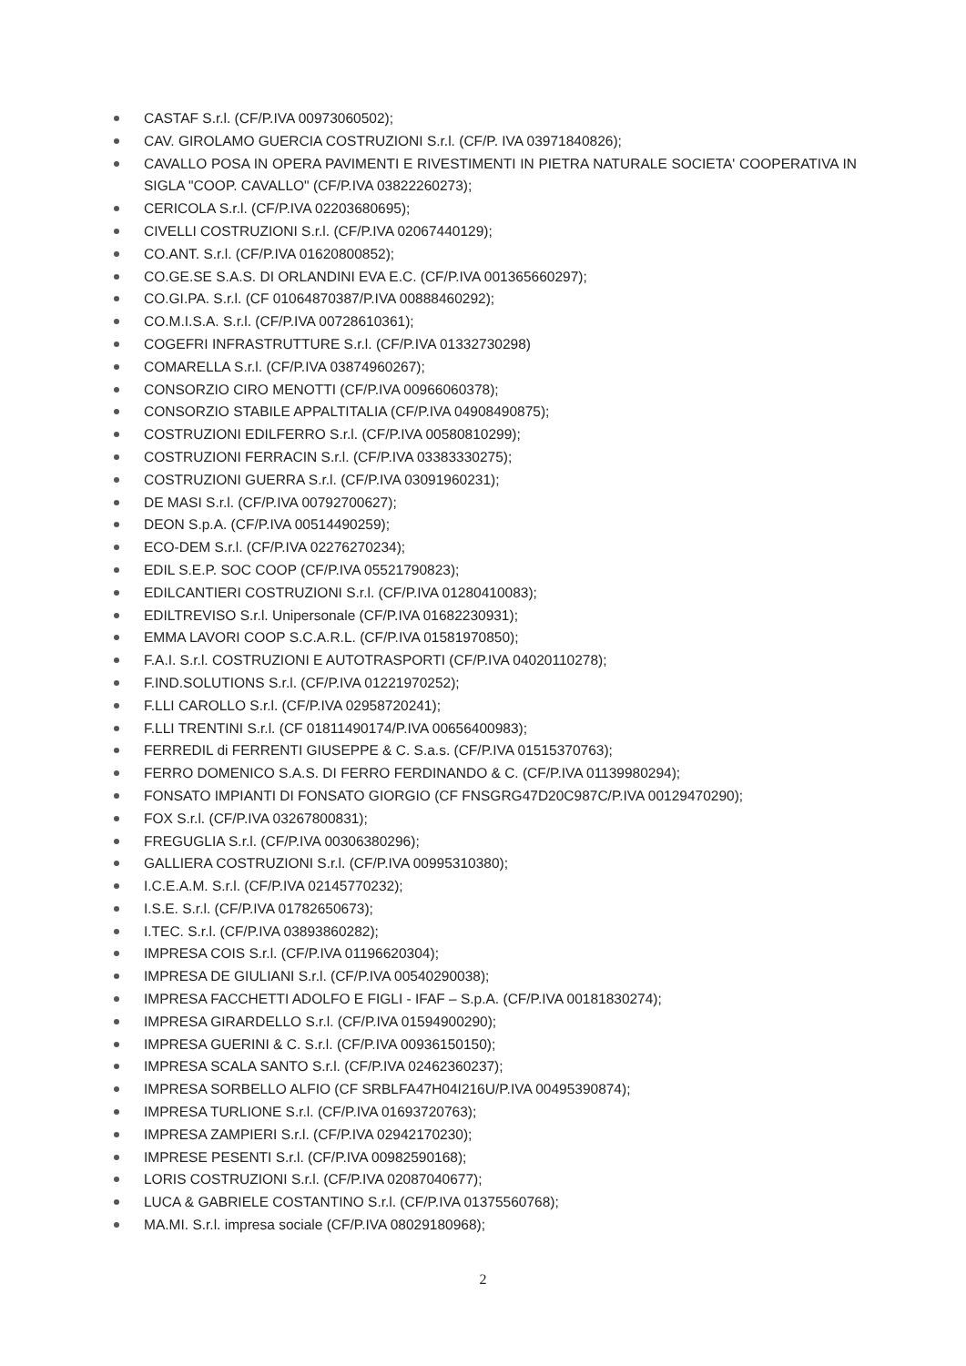CASTAF S.r.l. (CF/P.IVA 00973060502);
CAV. GIROLAMO GUERCIA COSTRUZIONI S.r.l. (CF/P. IVA 03971840826);
CAVALLO POSA IN OPERA PAVIMENTI E RIVESTIMENTI IN PIETRA NATURALE SOCIETA' COOPERATIVA IN SIGLA "COOP. CAVALLO" (CF/P.IVA 03822260273);
CERICOLA S.r.l. (CF/P.IVA 02203680695);
CIVELLI COSTRUZIONI S.r.l. (CF/P.IVA 02067440129);
CO.ANT. S.r.l. (CF/P.IVA 01620800852);
CO.GE.SE S.A.S. DI ORLANDINI EVA E.C. (CF/P.IVA 001365660297);
CO.GI.PA. S.r.l. (CF 01064870387/P.IVA 00888460292);
CO.M.I.S.A. S.r.l. (CF/P.IVA 00728610361);
COGEFRI INFRASTRUTTURE S.r.l. (CF/P.IVA 01332730298)
COMARELLA S.r.l. (CF/P.IVA 03874960267);
CONSORZIO CIRO MENOTTI (CF/P.IVA 00966060378);
CONSORZIO STABILE APPALTITALIA (CF/P.IVA 04908490875);
COSTRUZIONI EDILFERRO S.r.l. (CF/P.IVA 00580810299);
COSTRUZIONI FERRACIN S.r.l. (CF/P.IVA 03383330275);
COSTRUZIONI GUERRA S.r.l. (CF/P.IVA 03091960231);
DE MASI S.r.l. (CF/P.IVA 00792700627);
DEON S.p.A. (CF/P.IVA 00514490259);
ECO-DEM S.r.l. (CF/P.IVA 02276270234);
EDIL S.E.P. SOC COOP (CF/P.IVA 05521790823);
EDILCANTIERI COSTRUZIONI S.r.l. (CF/P.IVA 01280410083);
EDILTREVISO S.r.l. Unipersonale (CF/P.IVA 01682230931);
EMMA LAVORI COOP S.C.A.R.L. (CF/P.IVA 01581970850);
F.A.I. S.r.l. COSTRUZIONI E AUTOTRASPORTI (CF/P.IVA 04020110278);
F.IND.SOLUTIONS S.r.l. (CF/P.IVA 01221970252);
F.LLI CAROLLO S.r.l. (CF/P.IVA 02958720241);
F.LLI TRENTINI S.r.l. (CF 01811490174/P.IVA 00656400983);
FERREDIL di FERRENTI GIUSEPPE & C. S.a.s. (CF/P.IVA 01515370763);
FERRO DOMENICO S.A.S. DI FERRO FERDINANDO & C. (CF/P.IVA 01139980294);
FONSATO IMPIANTI DI FONSATO GIORGIO (CF FNSGRG47D20C987C/P.IVA 00129470290);
FOX S.r.l. (CF/P.IVA 03267800831);
FREGUGLIA S.r.l. (CF/P.IVA 00306380296);
GALLIERA COSTRUZIONI S.r.l. (CF/P.IVA 00995310380);
I.C.E.A.M. S.r.l. (CF/P.IVA 02145770232);
I.S.E. S.r.l. (CF/P.IVA 01782650673);
I.TEC. S.r.l. (CF/P.IVA 03893860282);
IMPRESA COIS S.r.l. (CF/P.IVA 01196620304);
IMPRESA DE GIULIANI S.r.l. (CF/P.IVA 00540290038);
IMPRESA FACCHETTI ADOLFO E FIGLI - IFAF – S.p.A. (CF/P.IVA 00181830274);
IMPRESA GIRARDELLO S.r.l. (CF/P.IVA 01594900290);
IMPRESA GUERINI & C. S.r.l. (CF/P.IVA 00936150150);
IMPRESA SCALA SANTO S.r.l. (CF/P.IVA 02462360237);
IMPRESA SORBELLO ALFIO (CF SRBLFA47H04I216U/P.IVA 00495390874);
IMPRESA TURLIONE S.r.l. (CF/P.IVA 01693720763);
IMPRESA ZAMPIERI S.r.l. (CF/P.IVA 02942170230);
IMPRESE PESENTI S.r.l. (CF/P.IVA 00982590168);
LORIS COSTRUZIONI S.r.l. (CF/P.IVA 02087040677);
LUCA & GABRIELE COSTANTINO S.r.l. (CF/P.IVA 01375560768);
MA.MI. S.r.l. impresa sociale (CF/P.IVA 08029180968);
2